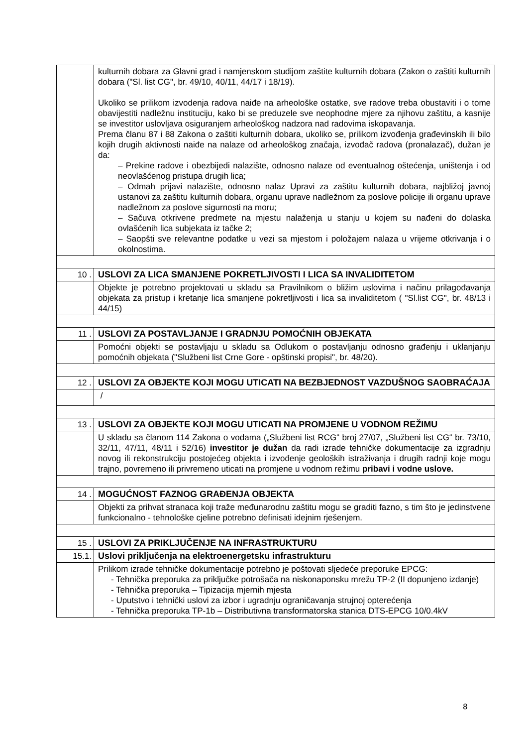| | kulturnih dobara za Glavni grad i namjenskom studijom zaštite kulturnih dobara (Zakon o zaštiti kulturnih dobara ("Sl. list CG", br. 49/10, 40/11, 44/17 i 18/19). Ukoliko se prilikom izvodenja radova naiđe na arheološke ostatke, sve radove treba obustaviti i o tome obavijestiti nadležnu instituciju, kako bi se preduzele sve neophodne mjere za njihovu zaštitu, a kasnije se investitor uslovljava osiguranjem arheološkog nadzora nad radovima iskopavanja. Prema članu 87 i 88 Zakona o zaštiti kulturnih dobara, ukoliko se, prilikom izvođenja građevinskih ili bilo kojih drugih aktivnosti naiđe na nalaze od arheološkog značaja, izvođač radova (pronalazač), dužan je da: – Prekine radove i obezbijedi nalazište, odnosno nalaze od eventualnog oštećenja, uništenja i od neovlašćenog pristupa drugih lica; – Odmah prijavi nalazište, odnosno nalaz Upravi za zaštitu kulturnih dobara, najbližoj javnoj ustanovi za zaštitu kulturnih dobara, organu uprave nadležnom za poslove policije ili organu uprave nadležnom za poslove sigurnosti na moru; – Sačuva otkrivene predmete na mjestu nalaženja u stanju u kojem su nađeni do dolaska ovlašćenih lica subjekata iz tačke 2; – Saopšti sve relevantne podatke u vezi sa mjestom i položajem nalaza u vrijeme otkrivanja i o okolnostima. |
| 10 . | USLOVI ZA LICA SMANJENE POKRETLJIVOSTI I LICA SA INVALIDITETOM |
| | Objekte je potrebno projektovati u skladu sa Pravilnikom o bližim uslovima i načinu prilagođavanja objekata za pristup i kretanje lica smanjene pokretljivosti i lica sa invaliditetom ( "Sl.list CG", br. 48/13 i 44/15) |
| 11 . | USLOVI ZA POSTAVLJANJE I GRADNJU POMOĆNIH OBJEKATA |
| | Pomoćni objekti se postavljaju u skladu sa Odlukom o postavljanju odnosno građenju i uklanjanju pomoćnih objekata ("Službeni list Crne Gore - opštinski propisi", br. 48/20). |
| 12 . | USLOVI ZA OBJEKTE KOJI MOGU UTICATI NA BEZBJEDNOST VAZDUŠNOG SAOBRAĆAJA |
| | / |
| 13 . | USLOVI ZA OBJEKTE KOJI MOGU UTICATI NA PROMJENE U VODNOM REŽIMU |
| | U skladu sa članom 114 Zakona o vodama („Službeni list RCG“ broj 27/07, „Službeni list CG“ br. 73/10, 32/11, 47/11, 48/11 i 52/16) investitor je dužan da radi izrade tehničke dokumentacije za izgradnju novog ili rekonstrukciju postojećeg objekta i izvođenje geoloških istraživanja i drugih radnji koje mogu trajno, povremeno ili privremeno uticati na promjene u vodnom režimu pribavi i vodne uslove. |
| 14 . | MOGUĆNOST FAZNOG GRAĐENJA OBJEKTA |
| | Objekti za prihvat stranaca koji traže međunarodnu zaštitu mogu se graditi fazno, s tim što je jedinstvene funkcionalno - tehnološke cjeline potrebno definisati idejnim rješenjem. |
| 15 . | USLOVI ZA PRIKLJUČENJE NA INFRASTRUKTURU |
| 15.1. | Uslovi priključenja na elektroenergetsku infrastrukturu |
| | Prilikom izrade tehničke dokumentacije potrebno je poštovati sljedeće preporuke EPCG: - Tehnička preporuka za priključke potrošača na niskonaponsku mrežu TP-2 (II dopunjeno izdanje) - Tehnička preporuka – Tipizacija mjernih mjesta - Uputstvo i tehnički uslovi za izbor i ugradnju ograničavanja strujnoj opterećenja - Tehnička preporuka TP-1b – Distributivna transformatorska stanica DTS-EPCG 10/0.4kV |
8